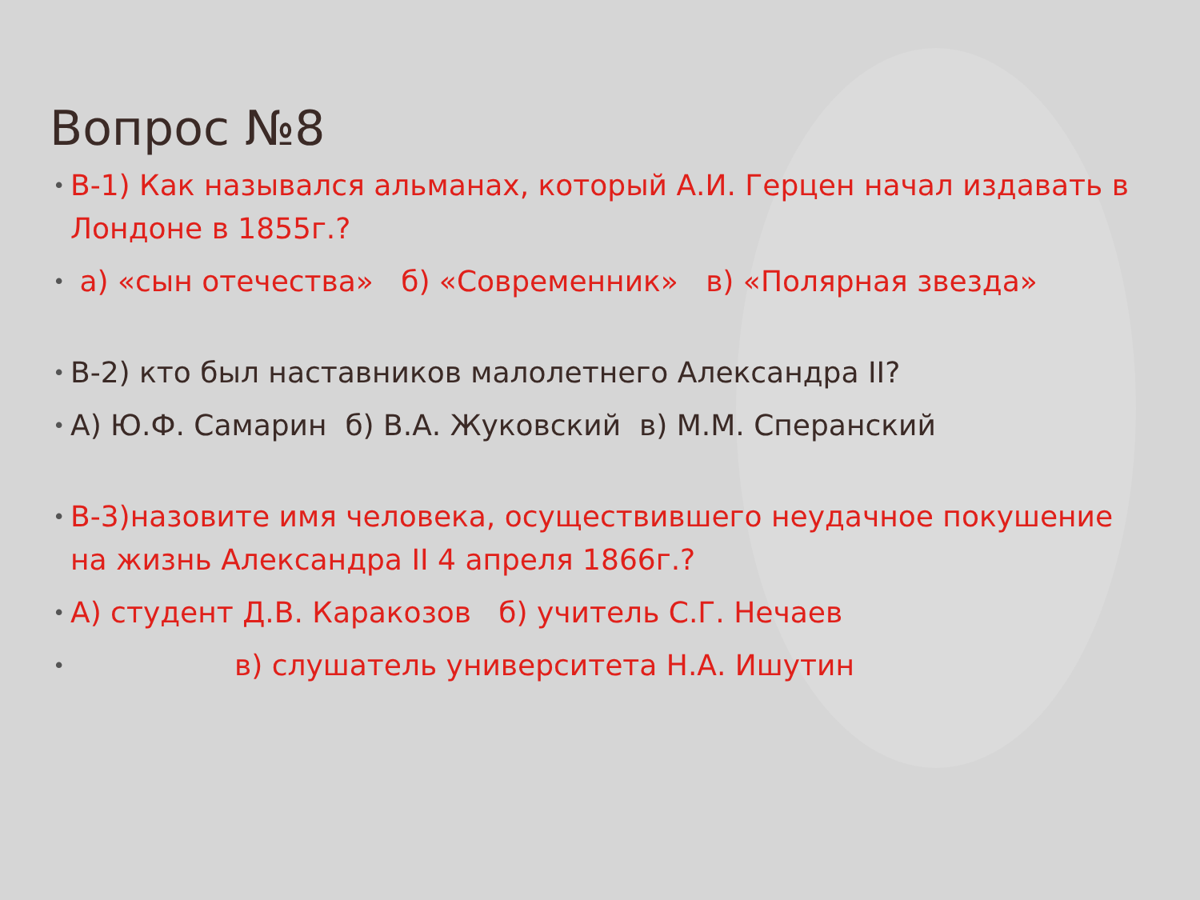Вопрос №8
• В-1) Как назывался альманах, который А.И. Герцен начал издавать в Лондоне в 1855г.?
• а) «сын отечества» б) «Современник» в) «Полярная звезда»
• В-2) кто был наставников малолетнего Александра II?
• А) Ю.Ф. Самарин б) В.А. Жуковский в) М.М. Сперанский
• В-3)назовите имя человека, осуществившего неудачное покушение на жизнь Александра II 4 апреля 1866г.?
• А) студент Д.В. Каракозов б) учитель С.Г. Нечаев
• в) слушатель университета Н.А. Ишутин